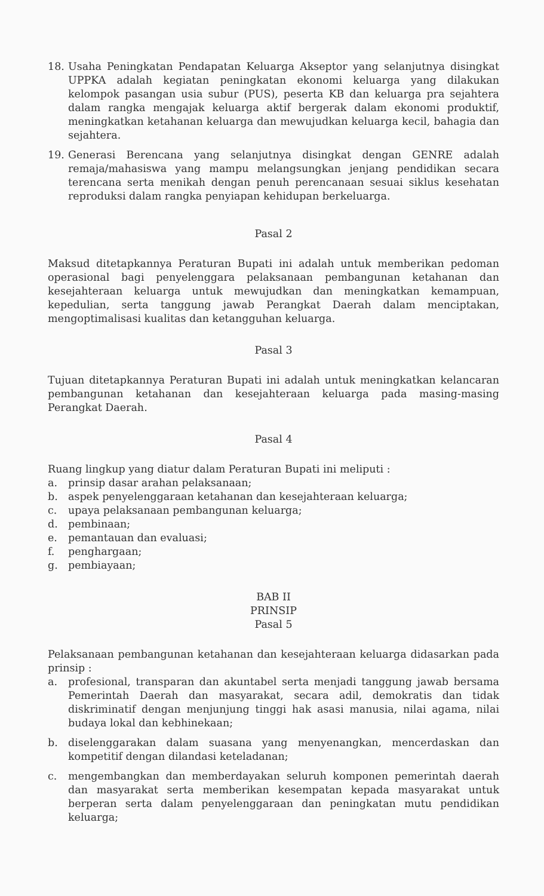18. Usaha Peningkatan Pendapatan Keluarga Akseptor yang selanjutnya disingkat UPPKA adalah kegiatan peningkatan ekonomi keluarga yang dilakukan kelompok pasangan usia subur (PUS), peserta KB dan keluarga pra sejahtera dalam rangka mengajak keluarga aktif bergerak dalam ekonomi produktif, meningkatkan ketahanan keluarga dan mewujudkan keluarga kecil, bahagia dan sejahtera.
19. Generasi Berencana yang selanjutnya disingkat dengan GENRE adalah remaja/mahasiswa yang mampu melangsungkan jenjang pendidikan secara terencana serta menikah dengan penuh perencanaan sesuai siklus kesehatan reproduksi dalam rangka penyiapan kehidupan berkeluarga.
Pasal 2
Maksud ditetapkannya Peraturan Bupati ini adalah untuk memberikan pedoman operasional bagi penyelenggara pelaksanaan pembangunan ketahanan dan kesejahteraan keluarga untuk mewujudkan dan meningkatkan kemampuan, kepedulian, serta tanggung jawab Perangkat Daerah dalam menciptakan, mengoptimalisasi kualitas dan ketangguhan keluarga.
Pasal 3
Tujuan ditetapkannya Peraturan Bupati ini adalah untuk meningkatkan kelancaran pembangunan ketahanan dan kesejahteraan keluarga pada masing-masing Perangkat Daerah.
Pasal 4
Ruang lingkup yang diatur dalam Peraturan Bupati ini meliputi :
a. prinsip dasar arahan pelaksanaan;
b. aspek penyelenggaraan ketahanan dan kesejahteraan keluarga;
c. upaya pelaksanaan pembangunan keluarga;
d. pembinaan;
e. pemantauan dan evaluasi;
f. penghargaan;
g. pembiayaan;
BAB II
PRINSIP
Pasal 5
Pelaksanaan pembangunan ketahanan dan kesejahteraan keluarga didasarkan pada prinsip :
a. profesional, transparan dan akuntabel serta menjadi tanggung jawab bersama Pemerintah Daerah dan masyarakat, secara adil, demokratis dan tidak diskriminatif dengan menjunjung tinggi hak asasi manusia, nilai agama, nilai budaya lokal dan kebhinekaan;
b. diselenggarakan dalam suasana yang menyenangkan, mencerdaskan dan kompetitif dengan dilandasi keteladanan;
c. mengembangkan dan memberdayakan seluruh komponen pemerintah daerah dan masyarakat serta memberikan kesempatan kepada masyarakat untuk berperan serta dalam penyelenggaraan dan peningkatan mutu pendidikan keluarga;